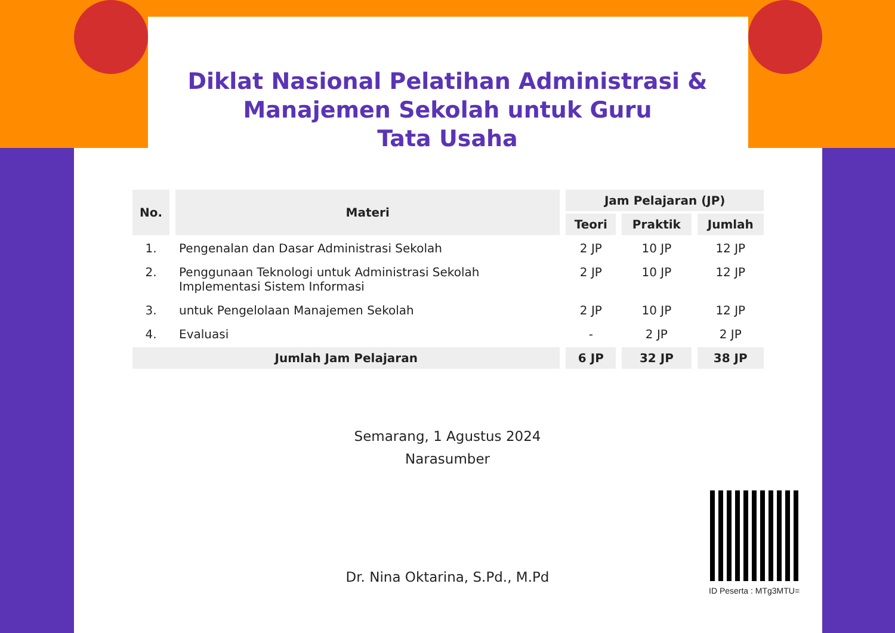Diklat Nasional Pelatihan Administrasi &
Manajemen Sekolah untuk Guru
Tata Usaha
| No. | Materi | Jam Pelajaran (JP) | | |
| --- | --- | --- | --- | --- |
| | | Teori | Praktik | Jumlah |
| 1. | Pengenalan dan Dasar Administrasi Sekolah | 2 JP | 10 JP | 12 JP |
| 2. | Penggunaan Teknologi untuk Administrasi Sekolah Implementasi Sistem Informasi | 2 JP | 10 JP | 12 JP |
| 3. | untuk Pengelolaan Manajemen Sekolah | 2 JP | 10 JP | 12 JP |
| 4. | Evaluasi | - | 2 JP | 2 JP |
| Jumlah Jam Pelajaran | | 6 JP | 32 JP | 38 JP |
Semarang, 1 Agustus 2024
Narasumber
Dr. Nina Oktarina, S.Pd., M.Pd
ID Peserta : MTg3MTU=